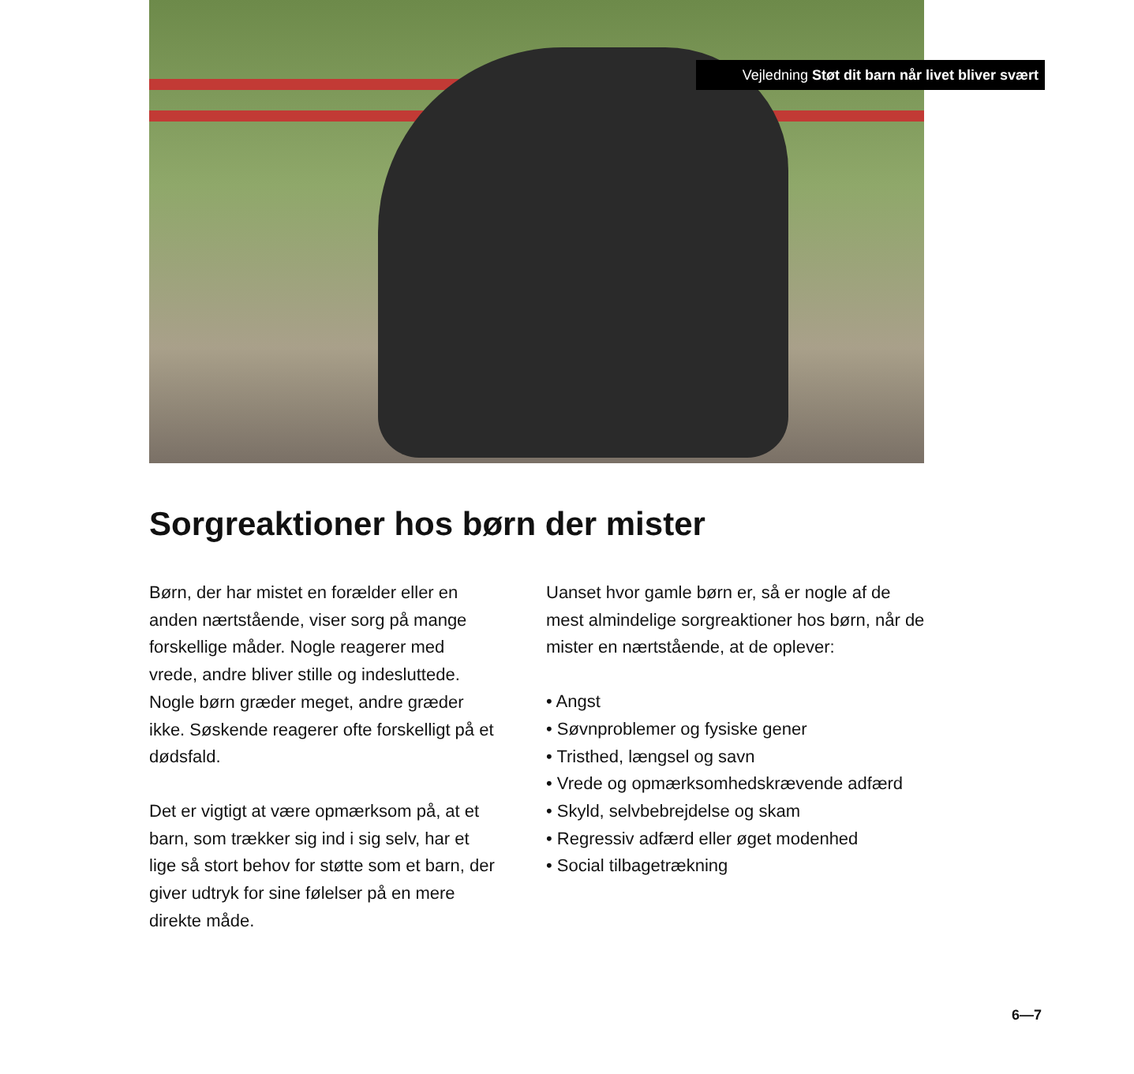Vejledning Støt dit barn når livet bliver svært
Sorgreaktioner hos børn der mister
Børn, der har mistet en forælder eller en anden nærtstående, viser sorg på mange forskellige måder. Nogle reagerer med vrede, andre bliver stille og indesluttede. Nogle børn græder meget, andre græder ikke. Søskende reagerer ofte forskelligt på et dødsfald.
Det er vigtigt at være opmærksom på, at et barn, som trækker sig ind i sig selv, har et lige så stort behov for støtte som et barn, der giver udtryk for sine følelser på en mere direkte måde.
Uanset hvor gamle børn er, så er nogle af de mest almindelige sorgreaktioner hos børn, når de mister en nærtstående, at de oplever:
• Angst
• Søvnproblemer og fysiske gener
• Tristhed, længsel og savn
• Vrede og opmærksomhedskrævende adfærd
• Skyld, selvbebrejdelse og skam
• Regressiv adfærd eller øget modenhed
• Social tilbagetrækning
6—7